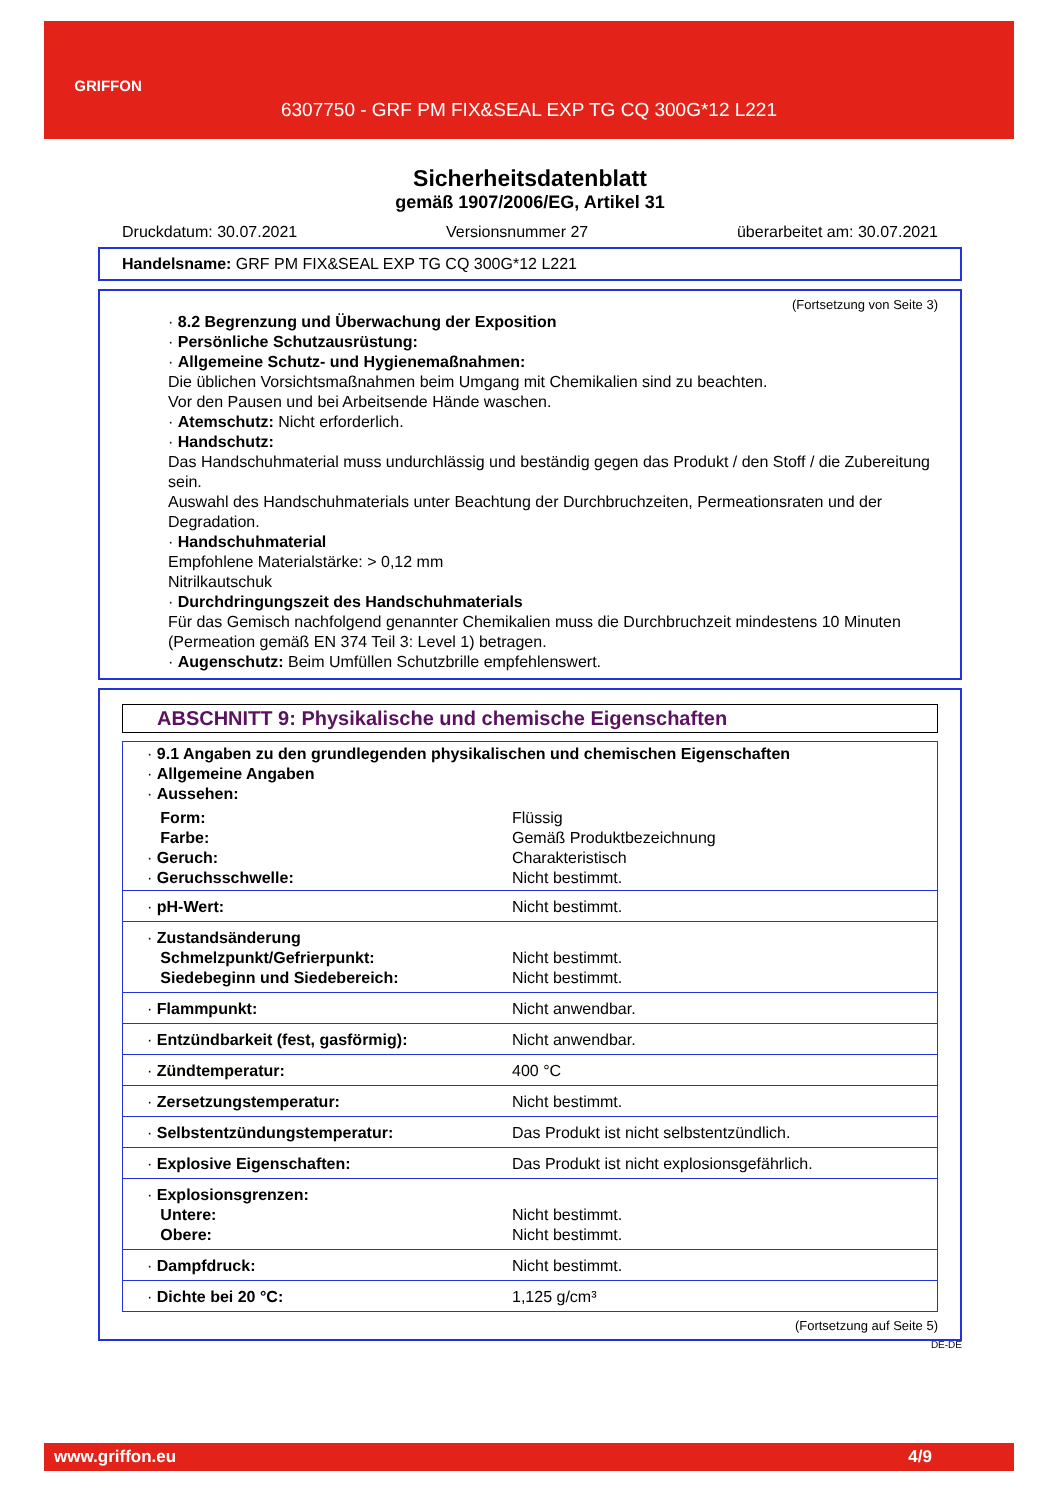GRIFFON
6307750 - GRF PM FIX&SEAL EXP TG CQ 300G*12 L221
Sicherheitsdatenblatt
gemäß 1907/2006/EG, Artikel 31
Druckdatum: 30.07.2021 Versionsnummer 27 überarbeitet am: 30.07.2021
Handelsname: GRF PM FIX&SEAL EXP TG CQ 300G*12 L221
(Fortsetzung von Seite 3)
· 8.2 Begrenzung und Überwachung der Exposition
· Persönliche Schutzausrüstung:
· Allgemeine Schutz- und Hygienemaßnahmen:
Die üblichen Vorsichtsmaßnahmen beim Umgang mit Chemikalien sind zu beachten.
Vor den Pausen und bei Arbeitsende Hände waschen.
· Atemschutz: Nicht erforderlich.
· Handschutz:
Das Handschuhmaterial muss undurchlässig und beständig gegen das Produkt / den Stoff / die Zubereitung sein.
Auswahl des Handschuhmaterials unter Beachtung der Durchbruchzeiten, Permeationsraten und der Degradation.
· Handschuhmaterial
Empfohlene Materialstärke: > 0,12 mm
Nitrilkautschuk
· Durchdringungszeit des Handschuhmaterials
Für das Gemisch nachfolgend genannter Chemikalien muss die Durchbruchzeit mindestens 10 Minuten (Permeation gemäß EN 374 Teil 3: Level 1) betragen.
· Augenschutz: Beim Umfüllen Schutzbrille empfehlenswert.
ABSCHNITT 9: Physikalische und chemische Eigenschaften
| · 9.1 Angaben zu den grundlegenden physikalischen und chemischen Eigenschaften · Allgemeine Angaben · Aussehen: | |
| Form: Farbe: · Geruch: · Geruchsschwelle: | Flüssig Gemäß Produktbezeichnung Charakteristisch Nicht bestimmt. |
| · pH-Wert: | Nicht bestimmt. |
| · Zustandsänderung Schmelzpunkt/Gefrierpunkt: Siedebeginn und Siedebereich: | Nicht bestimmt. Nicht bestimmt. |
| · Flammpunkt: | Nicht anwendbar. |
| · Entzündbarkeit (fest, gasförmig): | Nicht anwendbar. |
| · Zündtemperatur: | 400 °C |
| · Zersetzungstemperatur: | Nicht bestimmt. |
| · Selbstentzündungstemperatur: | Das Produkt ist nicht selbstentzündlich. |
| · Explosive Eigenschaften: | Das Produkt ist nicht explosionsgefährlich. |
| · Explosionsgrenzen: Untere: Obere: | Nicht bestimmt. Nicht bestimmt. |
| · Dampfdruck: | Nicht bestimmt. |
| · Dichte bei 20 °C: | 1,125 g/cm³ |
(Fortsetzung auf Seite 5)
DE-DE
www.griffon.eu 4/9